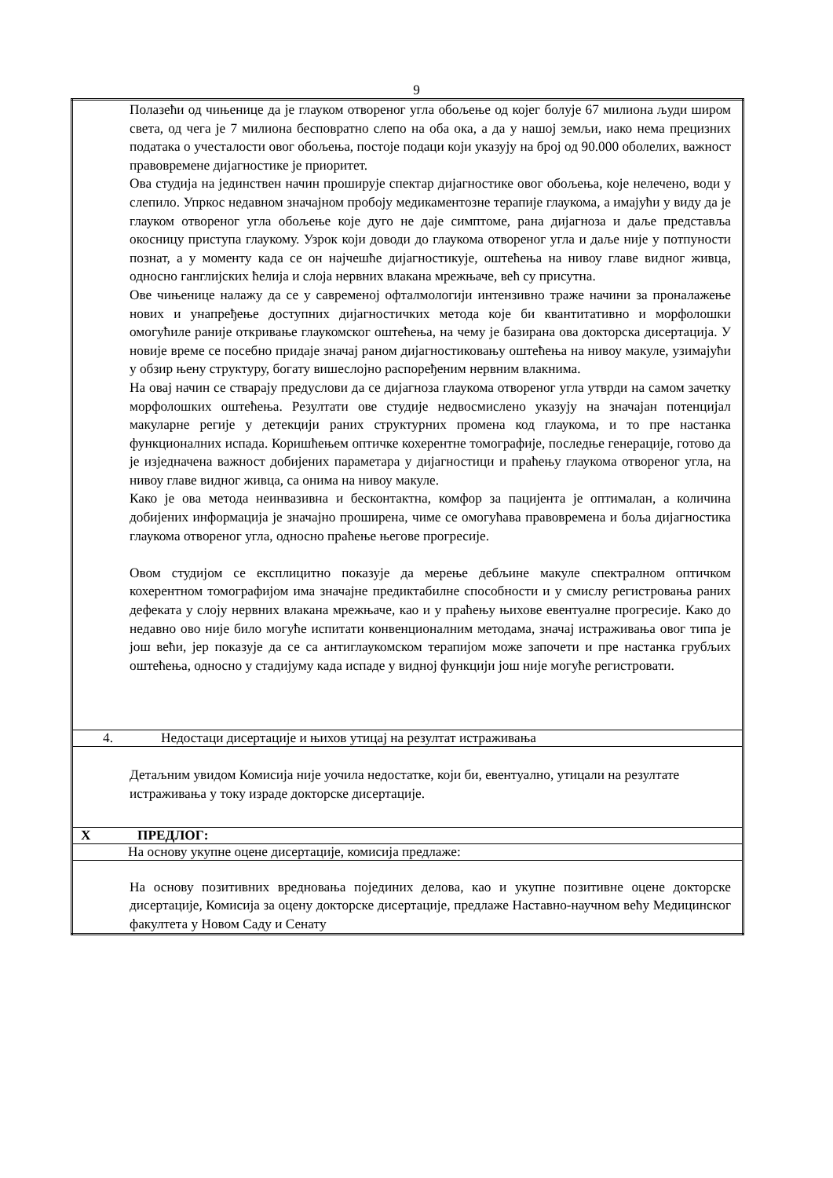9
| Полазећи од чињенице да је глауком отвореног угла обољење од којег болује 67 милиона људи широм света, од чега је 7 милиона бесповратно слепо на оба ока, а да у нашој земљи, иако нема прецизних података о учесталости овог обољења, постоје подаци који указују на број од 90.000 оболелих, важност правовремене дијагностике је приоритет. Ова студија на јединствен начин проширује спектар дијагностике овог обољења, које нелечено, води у слепило. Упркос недавном значајном пробоју медикаментозне терапије глаукома, а имајући у виду да је глауком отвореног угла обољење које дуго не даје симптоме, рана дијагноза и даље представља окосницу приступа глаукому. Узрок који доводи до глаукома отвореног угла и даље није у потпуности познат, а у моменту када се он најчешће дијагностикује, оштећења на нивоу главе видног живца, односно ганглијских ћелија и слоја нервних влакана мрежњаче, већ су присутна. Ове чињенице налажу да се у савременој офталмологији интензивно траже начини за проналажење нових и унапређење доступних дијагностичких метода које би квантитативно и морфолошки омогућиле раније откривање глаукомског оштећења, на чему је базирана ова докторска дисертација. У новије време се посебно придаје значај раном дијагностиковању оштећења на нивоу макуле, узимајући у обзир њену структуру, богату вишеслојно распоређеним нервним влакнима. На овај начин се стварају предуслови да се дијагноза глаукома отвореног угла утврди на самом зачетку морфолошких оштећења. Резултати ове студије недвосмислено указују на значајан потенцијал макуларне регије у детекцији раних структурних промена код глаукома, и то пре настанка функционалних испада. Коришћењем оптичке кохерентне томографије, последње генерације, готово да је изједначена важност добијених параметара у дијагностици и праћењу глаукома отвореног угла, на нивоу главе видног живца, са онима на нивоу макуле. Како је ова метода неинвазивна и бесконтактна, комфор за пацијента је оптималан, а количина добијених информација је значајно проширена, чиме се омогућава правовремена и бoља дијагностика глаукома отвореног угла, односно праћење његове прогресије. Овом студијом се експлицитно показује да мерење дебљине макуле спектралном оптичком кохерентном томографијом има значајне предиктабилне способности и у смислу регистровања раних дефеката у слоју нервних влакана мрежњаче, као и у праћењу њихове евентуалне прогресије. Како до недавно ово није било могуће испитати конвенционалним методама, значај истраживања овог типа је још већи, јер показује да се са антиглаукомском терапијом може започети и пре настанка грубљих оштећења, односно у стадијуму када испаде у видној функцији још није могуће регистровати. |
| 4. Недостаци дисертације и њихов утицај на резултат истраживања |
| Детаљним увидом Комисија није уочила недостатке, који би, евентуално, утицали на резултате истраживања у току израде докторске дисертације. |
| X ПРЕДЛОГ: |
| На основу укупне оцене дисертације, комисија предлаже: |
| На основу позитивних вредновања појединих делова, као и укупне позитивне оцене докторске дисертације, Комисија за оцену докторске дисертације, предлаже Наставно-научном већу Медицинског факултета у Новом Саду и Сенату |